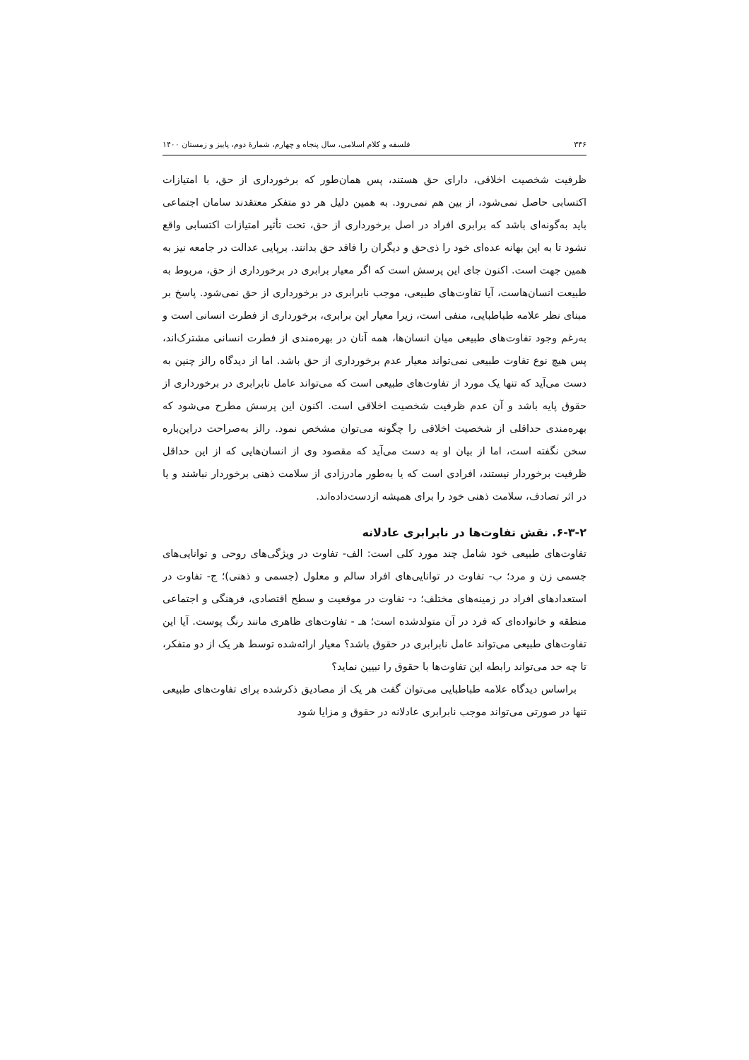۳۴۶ فلسفه و کلام اسلامی، سال پنجاه و چهارم، شمارهٔ دوم، پاییز و زمستان ۱۴۰۰
ظرفیت شخصیت اخلاقی، دارای حق هستند، پس همان‌طور که برخورداری از حق، با امتیازات اکتسابی حاصل نمی‌شود، از بین هم نمی‌رود. به همین دلیل هر دو متفکر معتقدند سامان اجتماعی باید به‌گونه‌ای باشد که برابری افراد در اصل برخورداری از حق، تحت تأثیر امتیازات اکتسابی واقع نشود تا به این بهانه عده‌ای خود را ذی‌حق و دیگران را فاقد حق بدانند. برپایی عدالت در جامعه نیز به همین جهت است. اکنون جای این پرسش است که اگر معیار برابری در برخورداری از حق، مربوط به طبیعت انسان‌هاست، آیا تفاوت‌های طبیعی، موجب نابرابری در برخورداری از حق نمی‌شود. پاسخ بر مبنای نظر علامه طباطبایی، منفی است، زیرا معیار این برابری، برخورداری از فطرت انسانی است و به‌رغم وجود تفاوت‌های طبیعی میان انسان‌ها، همه آنان در بهره‌مندی از فطرت انسانی مشترک‌اند، پس هیچ نوع تفاوت طبیعی نمی‌تواند معیار عدم برخورداری از حق باشد. اما از دیدگاه رالز چنین به دست می‌آید که تنها یک مورد از تفاوت‌های طبیعی است که می‌تواند عامل نابرابری در برخورداری از حقوق پایه باشد و آن عدم ظرفیت شخصیت اخلاقی است. اکنون این پرسش مطرح می‌شود که بهره‌مندی حداقلی از شخصیت اخلاقی را چگونه می‌توان مشخص نمود. رالز به‌صراحت دراین‌باره سخن نگفته است، اما از بیان او به دست می‌آید که مقصود وی از انسان‌هایی که از این حداقل ظرفیت برخوردار نیستند، افرادی است که یا به‌طور مادرزادی از سلامت ذهنی برخوردار نباشند و یا در اثر تصادف، سلامت ذهنی خود را برای همیشه ازدست‌داده‌اند.
۶-۳-۲. نقش تفاوت‌ها در نابرابری عادلانه
تفاوت‌های طبیعی خود شامل چند مورد کلی است: الف- تفاوت در ویژگی‌های روحی و توانایی‌های جسمی زن و مرد؛ ب- تفاوت در توانایی‌های افراد سالم و معلول (جسمی و ذهنی)؛ ج- تفاوت در استعدادهای افراد در زمینه‌های مختلف؛ د- تفاوت در موقعیت و سطح اقتصادی، فرهنگی و اجتماعی منطقه و خانواده‌ای که فرد در آن متولدشده است؛ هـ - تفاوت‌های ظاهری مانند رنگ پوست. آیا این تفاوت‌های طبیعی می‌تواند عامل نابرابری در حقوق باشد؟ معیار ارائه‌شده توسط هر یک از دو متفکر، تا چه حد می‌تواند رابطه این تفاوت‌ها با حقوق را تبیین نماید؟
براساس دیدگاه علامه طباطبایی می‌توان گفت هر یک از مصادیق ذکرشده برای تفاوت‌های طبیعی تنها در صورتی می‌تواند موجب نابرابری عادلانه در حقوق و مزایا شود